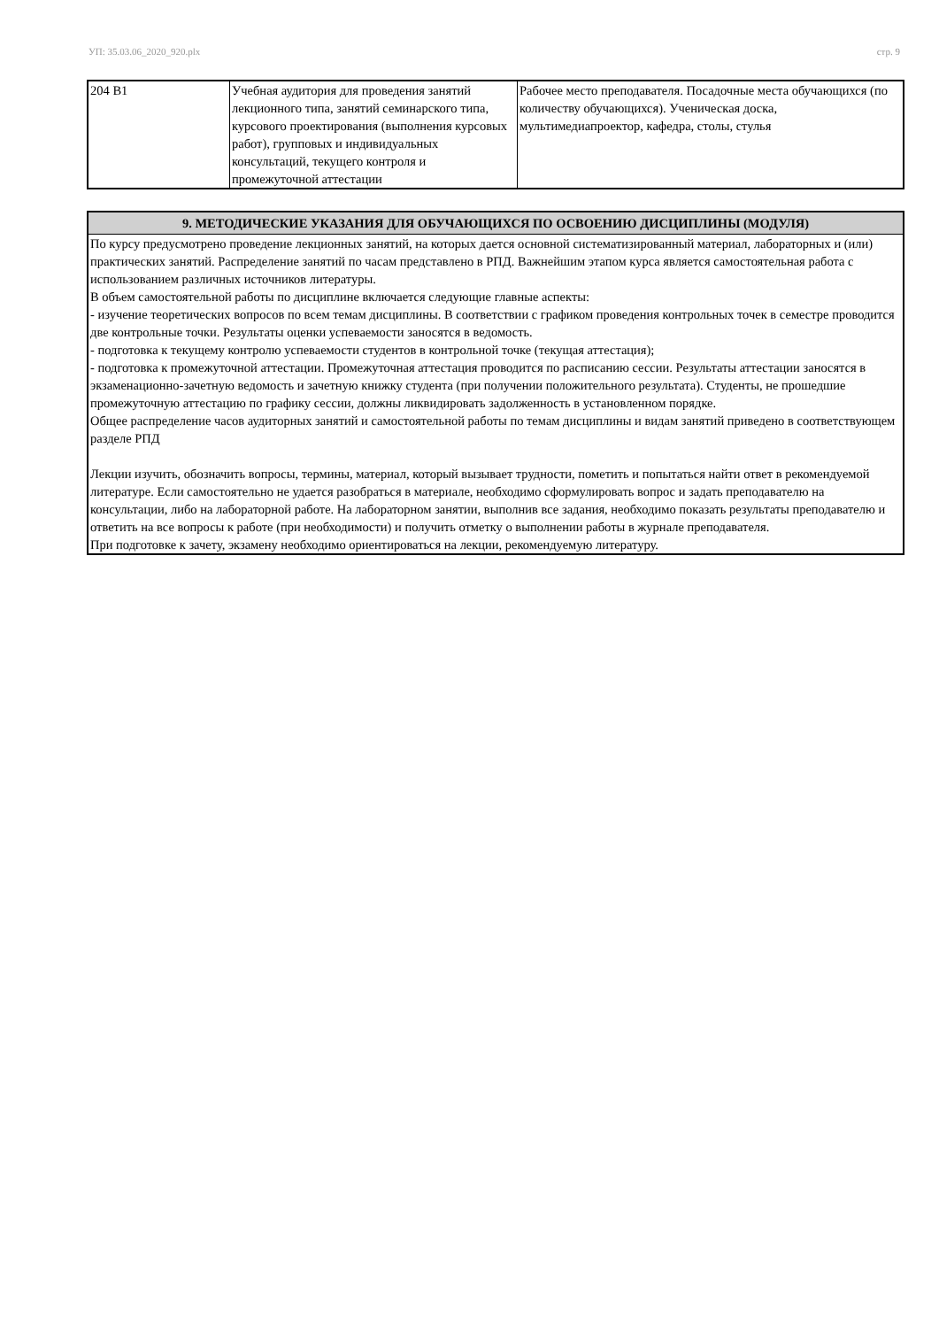УП: 35.03.06_2020_920.plx стр. 9
| 204 В1 | Учебная аудитория для проведения занятий лекционного типа, занятий семинарского типа, курсового проектирования (выполнения курсовых работ), групповых и индивидуальных консультаций, текущего контроля и промежуточной аттестации | Рабочее место преподавателя. Посадочные места обучающихся (по количеству обучающихся). Ученическая доска, мультимедиапроектор, кафедра, столы, стулья |
| 9. МЕТОДИЧЕСКИЕ УКАЗАНИЯ ДЛЯ ОБУЧАЮЩИХСЯ ПО ОСВОЕНИЮ ДИСЦИПЛИНЫ (МОДУЛЯ) |
| --- |
| По курсу предусмотрено проведение лекционных занятий, на которых дается основной систематизированный материал, лабораторных и (или) практических занятий. Распределение занятий по часам представлено в РПД. Важнейшим этапом курса является самостоятельная работа с использованием различных источников литературы. В объем самостоятельной работы по дисциплине включается следующие главные аспекты: - изучение теоретических вопросов по всем темам дисциплины. В соответствии с графиком проведения контрольных точек в семестре проводится две контрольные точки. Результаты оценки успеваемости заносятся в ведомость. - подготовка к текущему контролю успеваемости студентов в контрольной точке (текущая аттестация); - подготовка к промежуточной аттестации. Промежуточная аттестация проводится по расписанию сессии. Результаты аттестации заносятся в экзаменационно-зачетную ведомость и зачетную книжку студента (при получении положительного результата). Студенты, не прошедшие промежуточную аттестацию по графику сессии, должны ликвидировать задолженность в установленном порядке. Общее распределение часов аудиторных занятий и самостоятельной работы по темам дисциплины и видам занятий приведено в соответствующем разделе РПД Лекции изучить, обозначить вопросы, термины, материал, который вызывает трудности, пометить и попытаться найти ответ в рекомендуемой литературе. Если самостоятельно не удается разобраться в материале, необходимо сформулировать вопрос и задать преподавателю на консультации, либо на лабораторной работе. На лабораторном занятии, выполнив все задания, необходимо показать результаты преподавателю и ответить на все вопросы к работе (при необходимости) и получить отметку о выполнении работы в журнале преподавателя. При подготовке к зачету, экзамену необходимо ориентироваться на лекции, рекомендуемую литературу. |